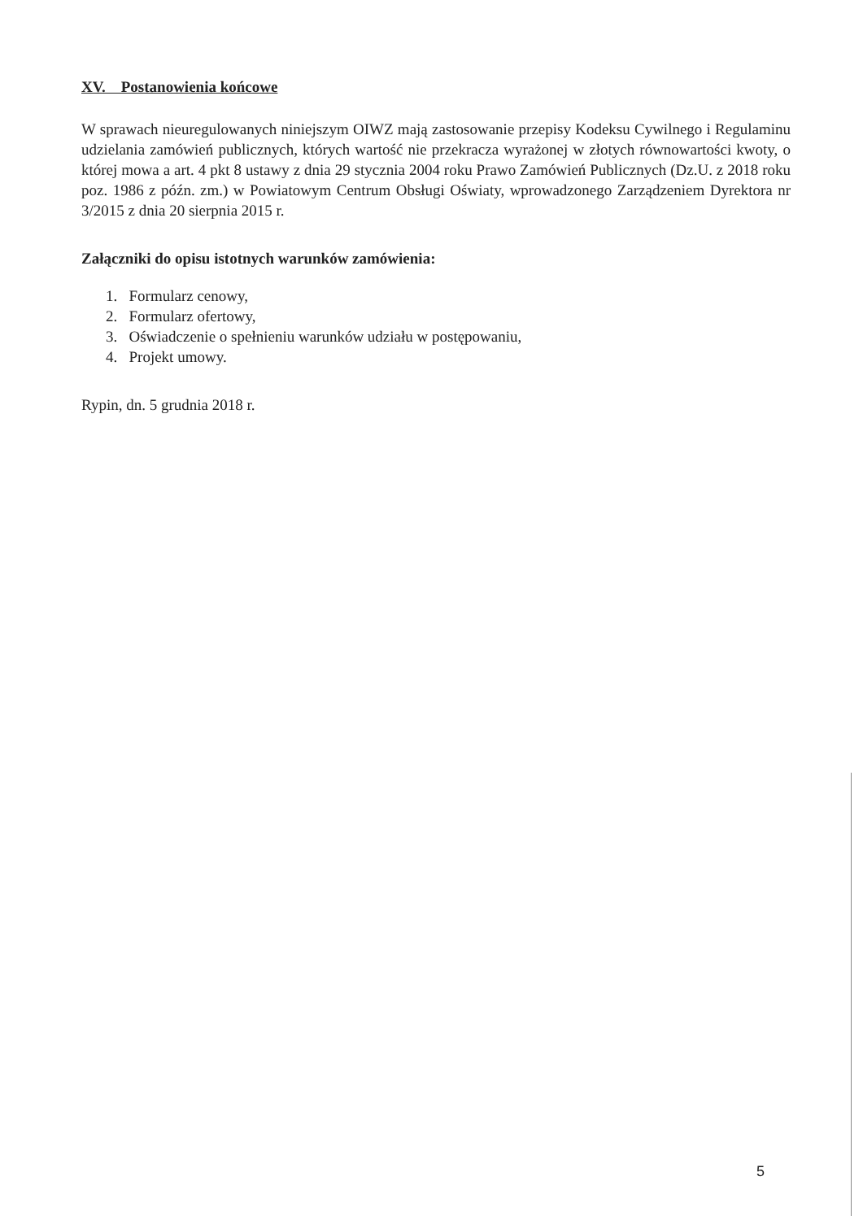XV. Postanowienia końcowe
W sprawach nieuregulowanych niniejszym OIWZ mają zastosowanie przepisy Kodeksu Cywilnego i Regulaminu udzielania zamówień publicznych, których wartość nie przekracza wyrażonej w złotych równowartości kwoty, o której mowa a art. 4 pkt 8 ustawy z dnia 29 stycznia 2004 roku Prawo Zamówień Publicznych (Dz.U. z 2018 roku poz. 1986 z późn. zm.) w Powiatowym Centrum Obsługi Oświaty, wprowadzonego Zarządzeniem Dyrektora nr 3/2015 z dnia 20 sierpnia 2015 r.
Załączniki do opisu istotnych warunków zamówienia:
1. Formularz cenowy,
2. Formularz ofertowy,
3. Oświadczenie o spełnieniu warunków udziału w postępowaniu,
4. Projekt umowy.
Rypin, dn. 5 grudnia 2018 r.
5